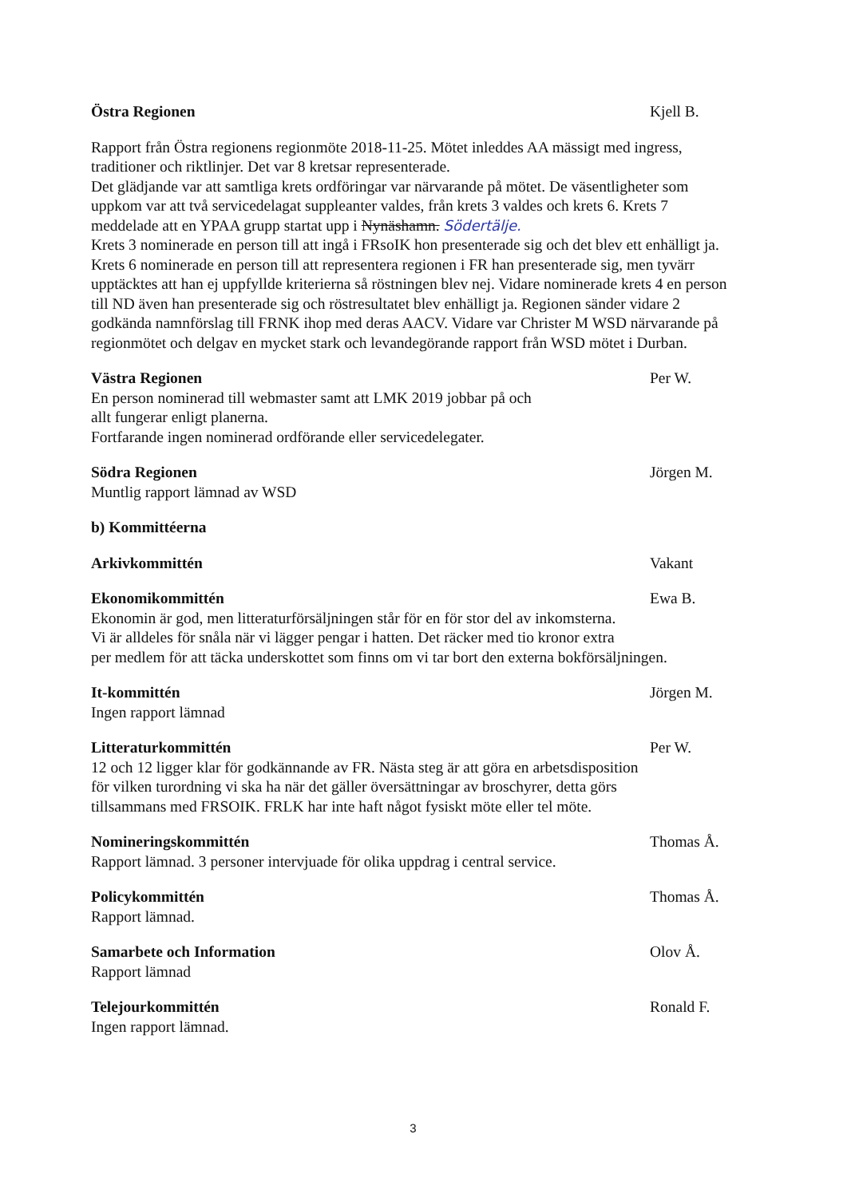Östra Regionen Kjell B.
Rapport från Östra regionens regionmöte 2018-11-25. Mötet inleddes AA mässigt med ingress, traditioner och riktlinjer. Det var 8 kretsar representerade.
Det glädjande var att samtliga krets ordföringar var närvarande på mötet. De väsentligheter som uppkom var att två servicedelagat suppleanter valdes, från krets 3 valdes och krets 6. Krets 7 meddelade att en YPAA grupp startat upp i Nynäshamn. Södertälje.
Krets 3 nominerade en person till att ingå i FRsoIK hon presenterade sig och det blev ett enhälligt ja. Krets 6 nominerade en person till att representera regionen i FR han presenterade sig, men tyvärr upptäcktes att han ej uppfyllde kriterierna så röstningen blev nej. Vidare nominerade krets 4 en person till ND även han presenterade sig och röstresultatet blev enhälligt ja. Regionen sänder vidare 2 godkända namnförslag till FRNK ihop med deras AACV. Vidare var Christer M WSD närvarande på regionmötet och delgav en mycket stark och levandegörande rapport från WSD mötet i Durban.
Västra Regionen Per W.
En person nominerad till webmaster samt att LMK 2019 jobbar på och
allt fungerar enligt planerna.
Fortfarande ingen nominerad ordförande eller servicedelegater.
Södra Regionen Jörgen M.
Muntlig rapport lämnad av WSD
b) Kommittéerna
Arkivkommittén Vakant
Ekonomikommittén Ewa B.
Ekonomin är god, men litteraturförsäljningen står för en för stor del av inkomsterna.
Vi är alldeles för snåla när vi lägger pengar i hatten. Det räcker med tio kronor extra
per medlem för att täcka underskottet som finns om vi tar bort den externa bokförsäljningen.
It-kommittén Jörgen M.
Ingen rapport lämnad
Litteraturkommittén Per W.
12 och 12 ligger klar för godkännande av FR. Nästa steg är att göra en arbetsdisposition
för vilken turordning vi ska ha när det gäller översättningar av broschyrer, detta görs
tillsammans med FRSOIK. FRLK har inte haft något fysiskt möte eller tel möte.
Nomineringskommittén Thomas Å.
Rapport lämnad. 3 personer intervjuade för olika uppdrag i central service.
Policykommittén Thomas Å.
Rapport lämnad.
Samarbete och Information Olov Å.
Rapport lämnad
Telejourkommittén Ronald F.
Ingen rapport lämnad.
3